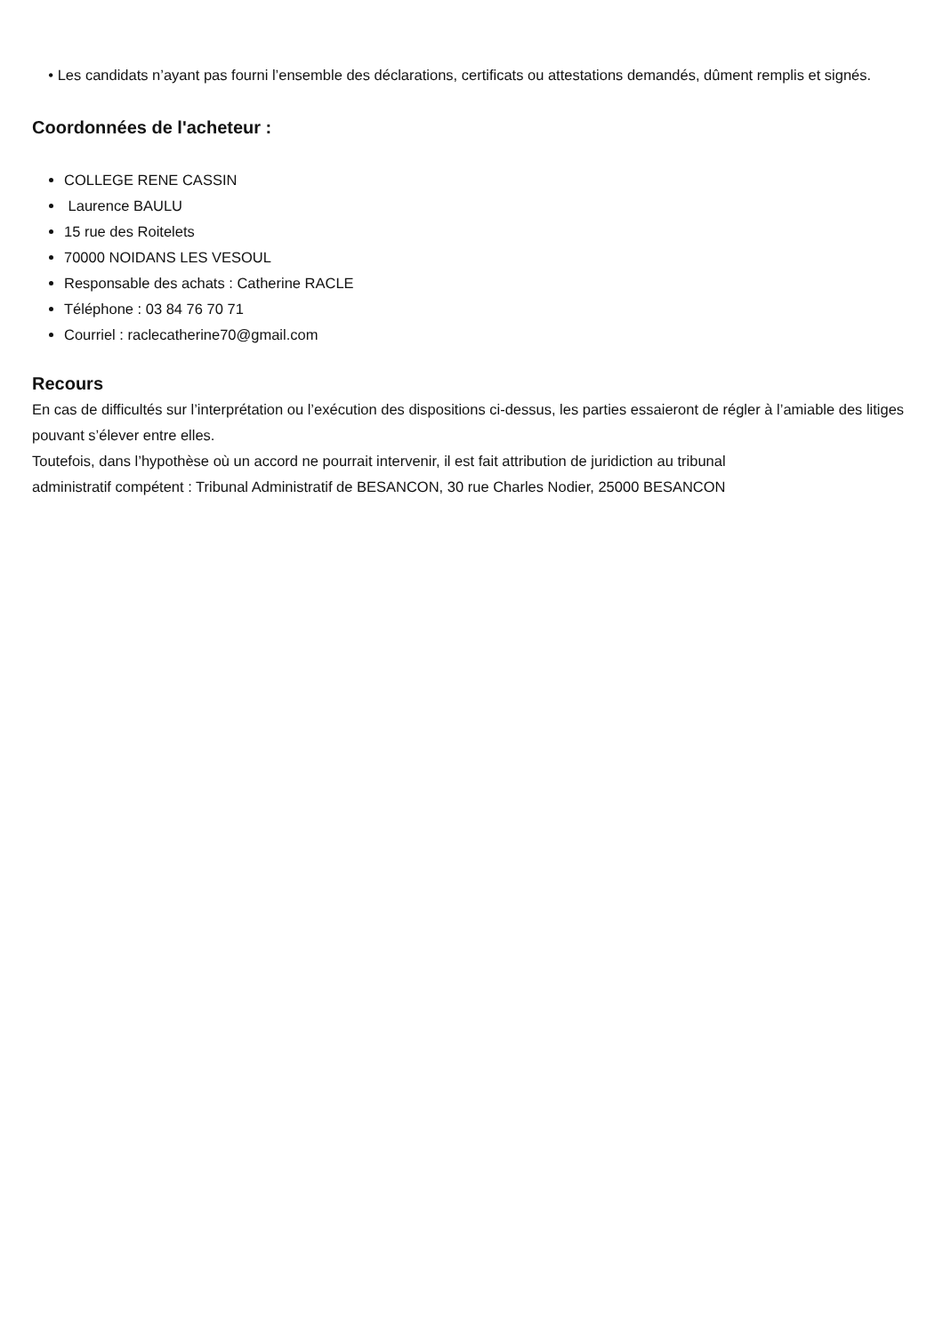• Les candidats n’ayant pas fourni l’ensemble des déclarations, certificats ou attestations demandés, dûment remplis et signés.
Coordonnées de l'acheteur :
COLLEGE RENE CASSIN
Laurence BAULU
15 rue des Roitelets
70000 NOIDANS LES VESOUL
Responsable des achats : Catherine RACLE
Téléphone : 03 84 76 70 71
Courriel : raclecatherine70@gmail.com
Recours
En cas de difficultés sur l’interprétation ou l’exécution des dispositions ci-dessus, les parties essaieront de régler à l’amiable des litiges pouvant s’élever entre elles.
Toutefois, dans l’hypothèse où un accord ne pourrait intervenir, il est fait attribution de juridiction au tribunal
administratif compétent : Tribunal Administratif de BESANCON, 30 rue Charles Nodier, 25000 BESANCON